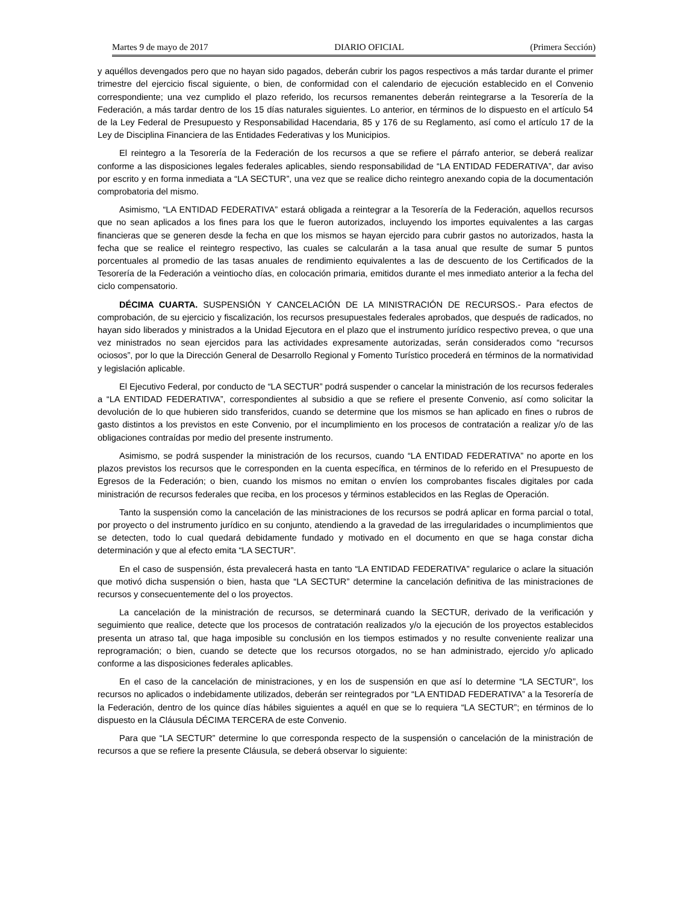Martes 9 de mayo de 2017 DIARIO OFICIAL (Primera Sección)
y aquéllos devengados pero que no hayan sido pagados, deberán cubrir los pagos respectivos a más tardar durante el primer trimestre del ejercicio fiscal siguiente, o bien, de conformidad con el calendario de ejecución establecido en el Convenio correspondiente; una vez cumplido el plazo referido, los recursos remanentes deberán reintegrarse a la Tesorería de la Federación, a más tardar dentro de los 15 días naturales siguientes. Lo anterior, en términos de lo dispuesto en el artículo 54 de la Ley Federal de Presupuesto y Responsabilidad Hacendaria, 85 y 176 de su Reglamento, así como el artículo 17 de la Ley de Disciplina Financiera de las Entidades Federativas y los Municipios.
El reintegro a la Tesorería de la Federación de los recursos a que se refiere el párrafo anterior, se deberá realizar conforme a las disposiciones legales federales aplicables, siendo responsabilidad de “LA ENTIDAD FEDERATIVA”, dar aviso por escrito y en forma inmediata a “LA SECTUR”, una vez que se realice dicho reintegro anexando copia de la documentación comprobatoria del mismo.
Asimismo, “LA ENTIDAD FEDERATIVA” estará obligada a reintegrar a la Tesorería de la Federación, aquellos recursos que no sean aplicados a los fines para los que le fueron autorizados, incluyendo los importes equivalentes a las cargas financieras que se generen desde la fecha en que los mismos se hayan ejercido para cubrir gastos no autorizados, hasta la fecha que se realice el reintegro respectivo, las cuales se calcularán a la tasa anual que resulte de sumar 5 puntos porcentuales al promedio de las tasas anuales de rendimiento equivalentes a las de descuento de los Certificados de la Tesorería de la Federación a veintiocho días, en colocación primaria, emitidos durante el mes inmediato anterior a la fecha del ciclo compensatorio.
DÉCIMA CUARTA. SUSPENSIÓN Y CANCELACIÓN DE LA MINISTRACIÓN DE RECURSOS.- Para efectos de comprobación, de su ejercicio y fiscalización, los recursos presupuestales federales aprobados, que después de radicados, no hayan sido liberados y ministrados a la Unidad Ejecutora en el plazo que el instrumento jurídico respectivo prevea, o que una vez ministrados no sean ejercidos para las actividades expresamente autorizadas, serán considerados como “recursos ociosos”, por lo que la Dirección General de Desarrollo Regional y Fomento Turístico procederá en términos de la normatividad y legislación aplicable.
El Ejecutivo Federal, por conducto de “LA SECTUR” podrá suspender o cancelar la ministración de los recursos federales a “LA ENTIDAD FEDERATIVA”, correspondientes al subsidio a que se refiere el presente Convenio, así como solicitar la devolución de lo que hubieren sido transferidos, cuando se determine que los mismos se han aplicado en fines o rubros de gasto distintos a los previstos en este Convenio, por el incumplimiento en los procesos de contratación a realizar y/o de las obligaciones contraídas por medio del presente instrumento.
Asimismo, se podrá suspender la ministración de los recursos, cuando “LA ENTIDAD FEDERATIVA” no aporte en los plazos previstos los recursos que le corresponden en la cuenta específica, en términos de lo referido en el Presupuesto de Egresos de la Federación; o bien, cuando los mismos no emitan o envíen los comprobantes fiscales digitales por cada ministración de recursos federales que reciba, en los procesos y términos establecidos en las Reglas de Operación.
Tanto la suspensión como la cancelación de las ministraciones de los recursos se podrá aplicar en forma parcial o total, por proyecto o del instrumento jurídico en su conjunto, atendiendo a la gravedad de las irregularidades o incumplimientos que se detecten, todo lo cual quedará debidamente fundado y motivado en el documento en que se haga constar dicha determinación y que al efecto emita “LA SECTUR”.
En el caso de suspensión, ésta prevalecerá hasta en tanto “LA ENTIDAD FEDERATIVA” regularice o aclare la situación que motivó dicha suspensión o bien, hasta que “LA SECTUR” determine la cancelación definitiva de las ministraciones de recursos y consecuentemente del o los proyectos.
La cancelación de la ministración de recursos, se determinará cuando la SECTUR, derivado de la verificación y seguimiento que realice, detecte que los procesos de contratación realizados y/o la ejecución de los proyectos establecidos presenta un atraso tal, que haga imposible su conclusión en los tiempos estimados y no resulte conveniente realizar una reprogramación; o bien, cuando se detecte que los recursos otorgados, no se han administrado, ejercido y/o aplicado conforme a las disposiciones federales aplicables.
En el caso de la cancelación de ministraciones, y en los de suspensión en que así lo determine “LA SECTUR”, los recursos no aplicados o indebidamente utilizados, deberán ser reintegrados por “LA ENTIDAD FEDERATIVA” a la Tesorería de la Federación, dentro de los quince días hábiles siguientes a aquél en que se lo requiera “LA SECTUR”; en términos de lo dispuesto en la Cláusula DÉCIMA TERCERA de este Convenio.
Para que “LA SECTUR” determine lo que corresponda respecto de la suspensión o cancelación de la ministración de recursos a que se refiere la presente Cláusula, se deberá observar lo siguiente: